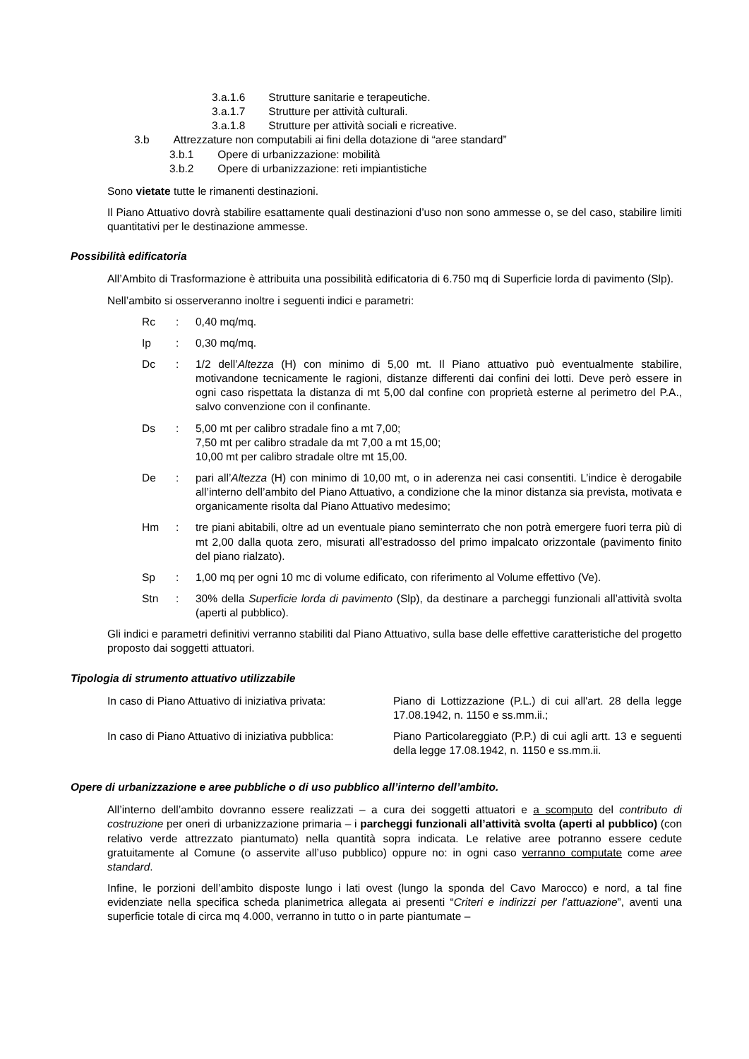3.a.1.6 Strutture sanitarie e terapeutiche.
3.a.1.7 Strutture per attività culturali.
3.a.1.8 Strutture per attività sociali e ricreative.
3.b Attrezzature non computabili ai fini della dotazione di “aree standard”
3.b.1 Opere di urbanizzazione: mobilità
3.b.2 Opere di urbanizzazione: reti impiantistiche
Sono vietate tutte le rimanenti destinazioni.
Il Piano Attuativo dovrà stabilire esattamente quali destinazioni d’uso non sono ammesse o, se del caso, stabilire limiti quantitativi per le destinazione ammesse.
Possibilità edificatoria
All’Ambito di Trasformazione è attribuita una possibilità edificatoria di 6.750 mq di Superficie lorda di pavimento (Slp).
Nell’ambito si osserveranno inoltre i seguenti indici e parametri:
| Rc | : | 0,40 mq/mq. |
| Ip | : | 0,30 mq/mq. |
| Dc | : | 1/2 dell’ Altezza (H) con minimo di 5,00 mt. Il Piano attuativo può eventualmente stabilire, motivandone tecnicamente le ragioni, distanze differenti dai confini dei lotti. Deve però essere in ogni caso rispettata la distanza di mt 5,00 dal confine con proprietà esterne al perimetro del P.A., salvo convenzione con il confinante. |
| Ds | : | 5,00 mt per calibro stradale fino a mt 7,00; 7,50 mt per calibro stradale da mt 7,00 a mt 15,00; 10,00 mt per calibro stradale oltre mt 15,00. |
| De | : | pari all’ Altezza (H) con minimo di 10,00 mt, o in aderenza nei casi consentiti. L’indice è derogabile all’interno dell’ambito del Piano Attuativo, a condizione che la minor distanza sia prevista, motivata e organicamente risolta dal Piano Attuativo medesimo; |
| Hm | : | tre piani abitabili, oltre ad un eventuale piano seminterrato che non potrà emergere fuori terra più di mt 2,00 dalla quota zero, misurati all’estradosso del primo impalcato orizzontale (pavimento finito del piano rialzato). |
| Sp | : | 1,00 mq per ogni 10 mc di volume edificato, con riferimento al Volume effettivo (Ve). |
| Stn | : | 30% della Superficie lorda di pavimento (Slp), da destinare a parcheggi funzionali all’attività svolta (aperti al pubblico). |
Gli indici e parametri definitivi verranno stabiliti dal Piano Attuativo, sulla base delle effettive caratteristiche del progetto proposto dai soggetti attuatori.
Tipologia di strumento attuativo utilizzabile
| In caso di Piano Attuativo di iniziativa privata: | Piano di Lottizzazione (P.L.) di cui all'art. 28 della legge 17.08.1942, n. 1150 e ss.mm.ii.; |
| In caso di Piano Attuativo di iniziativa pubblica: | Piano Particolareggiato (P.P.) di cui agli artt. 13 e seguenti della legge 17.08.1942, n. 1150 e ss.mm.ii. |
Opere di urbanizzazione e aree pubbliche o di uso pubblico all’interno dell’ambito.
All’interno dell’ambito dovranno essere realizzati – a cura dei soggetti attuatori e a scomputo del contributo di costruzione per oneri di urbanizzazione primaria – i parcheggi funzionali all’attività svolta (aperti al pubblico) (con relativo verde attrezzato piantumato) nella quantità sopra indicata. Le relative aree potranno essere cedute gratuitamente al Comune (o asservite all’uso pubblico) oppure no: in ogni caso verranno computate come aree standard.
Infine, le porzioni dell’ambito disposte lungo i lati ovest (lungo la sponda del Cavo Marocco) e nord, a tal fine evidenziate nella specifica scheda planimetrica allegata ai presenti “Criteri e indirizzi per l’attuazione”, aventi una superficie totale di circa mq 4.000, verranno in tutto o in parte piantumate –